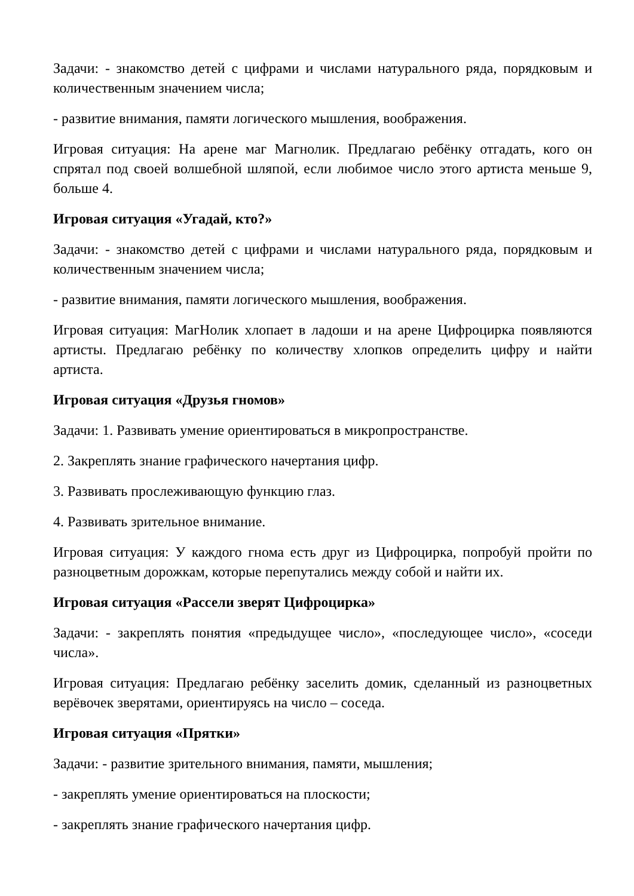Задачи: - знакомство детей с цифрами и числами натурального ряда, порядковым и количественным значением числа;
- развитие внимания, памяти логического мышления, воображения.
Игровая ситуация: На арене маг Магнолик. Предлагаю ребёнку отгадать, кого он спрятал под своей волшебной шляпой, если любимое число этого артиста меньше 9, больше 4.
Игровая ситуация «Угадай, кто?»
Задачи: - знакомство детей с цифрами и числами натурального ряда, порядковым и количественным значением числа;
- развитие внимания, памяти логического мышления, воображения.
Игровая ситуация: МагНолик хлопает в ладоши и на арене Цифроцирка появляются артисты. Предлагаю ребёнку по количеству хлопков определить цифру и найти артиста.
Игровая ситуация «Друзья гномов»
Задачи: 1. Развивать умение ориентироваться в микропространстве.
2. Закреплять знание графического начертания цифр.
3. Развивать прослеживающую функцию глаз.
4. Развивать зрительное внимание.
Игровая ситуация: У каждого гнома есть друг из Цифроцирка, попробуй пройти по разноцветным дорожкам, которые перепутались между собой и найти их.
Игровая ситуация «Рассели зверят Цифроцирка»
Задачи: - закреплять понятия «предыдущее число», «последующее число», «соседи числа».
Игровая ситуация: Предлагаю ребёнку заселить домик, сделанный из разноцветных верёвочек зверятами, ориентируясь на число – соседа.
Игровая ситуация «Прятки»
Задачи: - развитие зрительного внимания, памяти, мышления;
- закреплять умение ориентироваться на плоскости;
- закреплять знание графического начертания цифр.